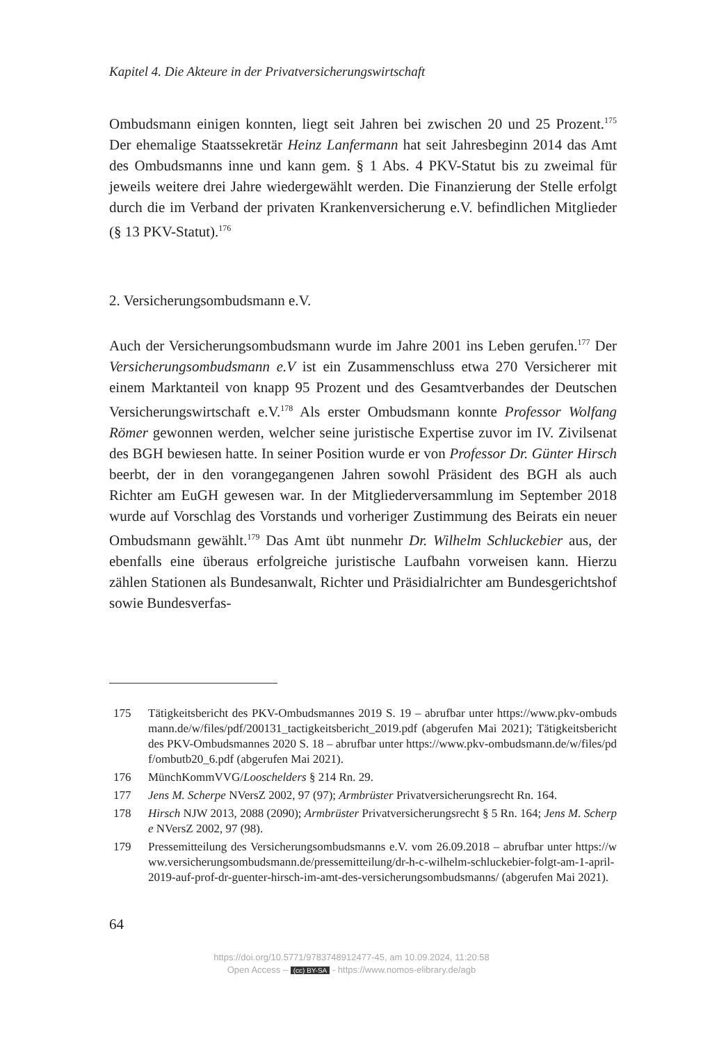Kapitel 4. Die Akteure in der Privatversicherungswirtschaft
Ombudsmann einigen konnten, liegt seit Jahren bei zwischen 20 und 25 Prozent.<sup>175</sup> Der ehemalige Staatssekretär Heinz Lanfermann hat seit Jahresbeginn 2014 das Amt des Ombudsmanns inne und kann gem. § 1 Abs. 4 PKV-Statut bis zu zweimal für jeweils weitere drei Jahre wiedergewählt werden. Die Finanzierung der Stelle erfolgt durch die im Verband der privaten Krankenversicherung e.V. befindlichen Mitglieder (§ 13 PKV-Statut).<sup>176</sup>
2. Versicherungsombudsmann e.V.
Auch der Versicherungsombudsmann wurde im Jahre 2001 ins Leben gerufen.<sup>177</sup> Der Versicherungsombudsmann e.V ist ein Zusammenschluss etwa 270 Versicherer mit einem Marktanteil von knapp 95 Prozent und des Gesamtverbandes der Deutschen Versicherungswirtschaft e.V.<sup>178</sup> Als erster Ombudsmann konnte Professor Wolfang Römer gewonnen werden, welcher seine juristische Expertise zuvor im IV. Zivilsenat des BGH bewiesen hatte. In seiner Position wurde er von Professor Dr. Günter Hirsch beerbt, der in den vorangegangenen Jahren sowohl Präsident des BGH als auch Richter am EuGH gewesen war. In der Mitgliederversammlung im September 2018 wurde auf Vorschlag des Vorstands und vorheriger Zustimmung des Beirats ein neuer Ombudsmann gewählt.<sup>179</sup> Das Amt übt nunmehr Dr. Wilhelm Schluckebier aus, der ebenfalls eine überaus erfolgreiche juristische Laufbahn vorweisen kann. Hierzu zählen Stationen als Bundesanwalt, Richter und Präsidialrichter am Bundesgerichtshof sowie Bundesverfas-
175 Tätigkeitsbericht des PKV-Ombudsmannes 2019 S. 19 – abrufbar unter https://www.pkv-ombudsmann.de/w/files/pdf/200131_tactigkeitsbericht_2019.pdf (abgerufen Mai 2021); Tätigkeitsbericht des PKV-Ombudsmannes 2020 S. 18 – abrufbar unter https://www.pkv-ombudsmann.de/w/files/pdf/ombutb20_6.pdf (abgerufen Mai 2021).
176 MünchKommVVG/Looschelders § 214 Rn. 29.
177 Jens M. Scherpe NVersZ 2002, 97 (97); Armbrüster Privatversicherungsrecht Rn. 164.
178 Hirsch NJW 2013, 2088 (2090); Armbrüster Privatversicherungsrecht § 5 Rn. 164; Jens M. Scherpe NVersZ 2002, 97 (98).
179 Pressemitteilung des Versicherungsombudsmanns e.V. vom 26.09.2018 – abrufbar unter https://www.versicherungsombudsmann.de/pressemitteilung/dr-h-c-wilhelm-schluckebier-folgt-am-1-april-2019-auf-prof-dr-guenter-hirsch-im-amt-des-versicherungsombudsmanns/ (abgerufen Mai 2021).
64
https://doi.org/10.5771/9783748912477-45, am 10.09.2024, 11:20:58
Open Access – (cc) BY-SA - https://www.nomos-elibrary.de/agb